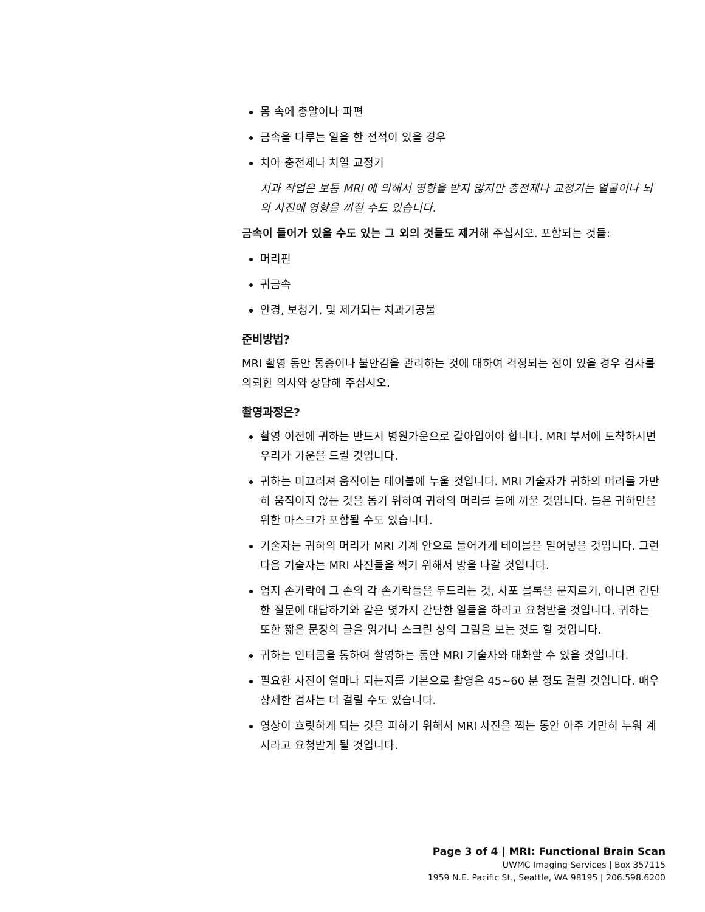몸 속에 총알이나 파편
금속을 다루는 일을 한 전적이 있을 경우
치아 충전제나 치열 교정기
치과 작업은 보통 MRI 에 의해서 영향을 받지 않지만 충전제나 교정기는 얼굴이나 뇌의 사진에 영향을 끼칠 수도 있습니다.
금속이 들어가 있을 수도 있는 그 외의 것들도 제거해 주십시오. 포함되는 것들:
머리핀
귀금속
안경, 보청기, 및 제거되는 치과기공물
준비방법?
MRI 촬영 동안 통증이나 불안감을 관리하는 것에 대하여 걱정되는 점이 있을 경우 검사를 의뢰한 의사와 상담해 주십시오.
촬영과정은?
촬영 이전에 귀하는 반드시 병원가운으로 갈아입어야 합니다. MRI 부서에 도착하시면 우리가 가운을 드릴 것입니다.
귀하는 미끄러져 움직이는 테이블에 누울 것입니다. MRI 기술자가 귀하의 머리를 가만히 움직이지 않는 것을 돕기 위하여 귀하의 머리를 틀에 끼울 것입니다. 틀은 귀하만을 위한 마스크가 포함될 수도 있습니다.
기술자는 귀하의 머리가 MRI 기계 안으로 들어가게 테이블을 밀어넣을 것입니다. 그런 다음 기술자는 MRI 사진들을 찍기 위해서 방을 나갈 것입니다.
엄지 손가락에 그 손의 각 손가락들을 두드리는 것, 사포 블록을 문지르기, 아니면 간단한 질문에 대답하기와 같은 몇가지 간단한 일들을 하라고 요청받을 것입니다. 귀하는 또한 짧은 문장의 글을 읽거나 스크린 상의 그림을 보는 것도 할 것입니다.
귀하는 인터콤을 통하여 촬영하는 동안 MRI 기술자와 대화할 수 있을 것입니다.
필요한 사진이 얼마나 되는지를 기본으로 촬영은 45~60 분 정도 걸릴 것입니다. 매우 상세한 검사는 더 걸릴 수도 있습니다.
영상이 흐릿하게 되는 것을 피하기 위해서 MRI 사진을 찍는 동안 아주 가만히 누워 계시라고 요청받게 될 것입니다.
Page 3 of 4 | MRI: Functional Brain Scan
UWMC Imaging Services | Box 357115
1959 N.E. Pacific St., Seattle, WA 98195 | 206.598.6200